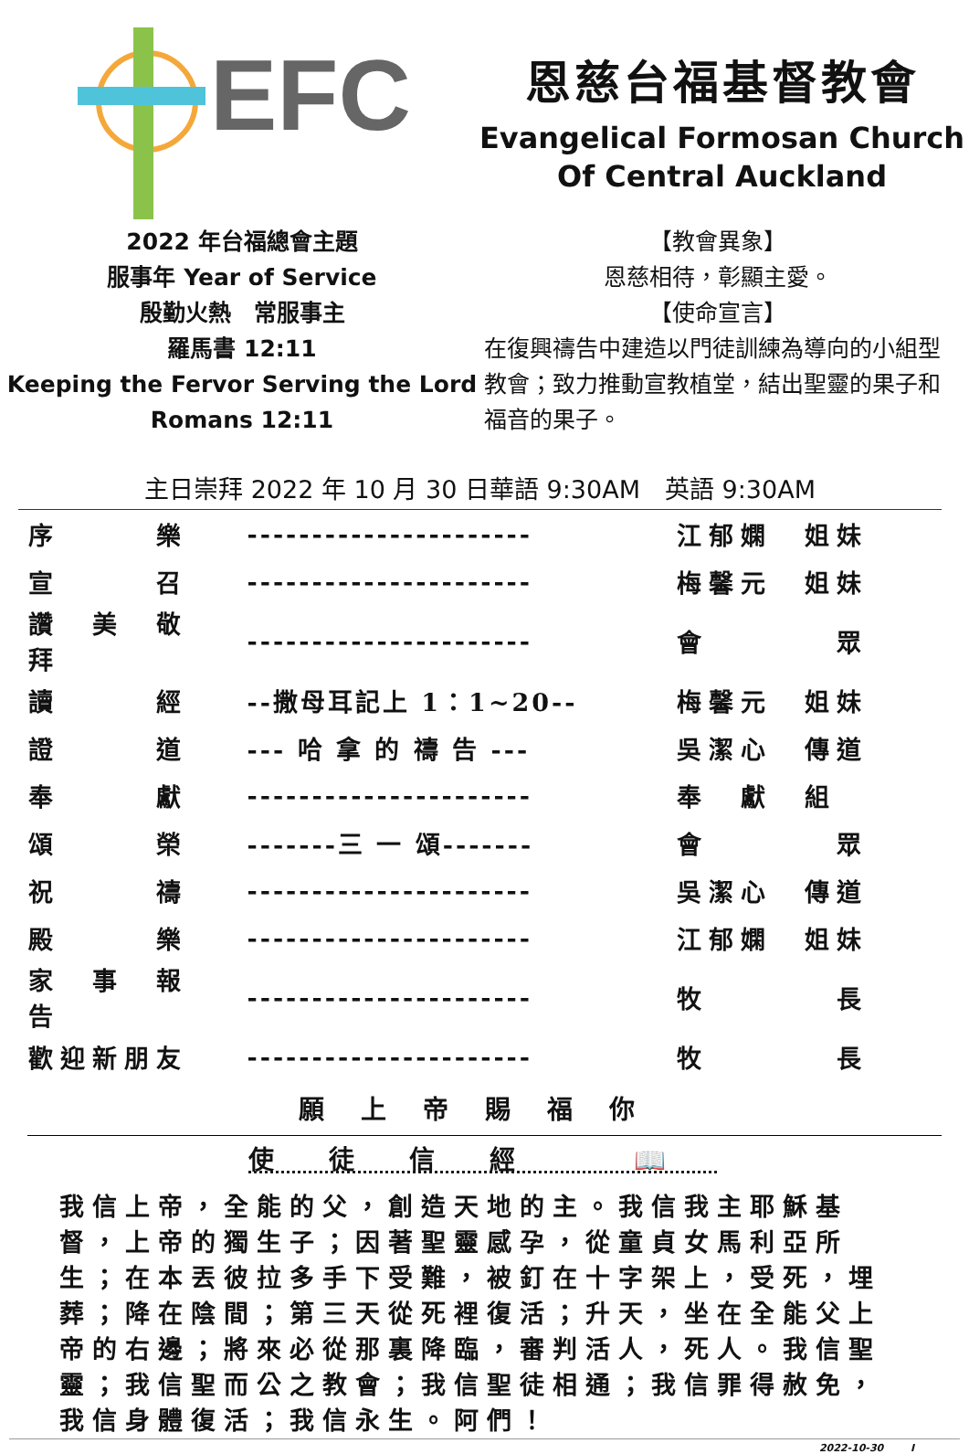EFC
恩慈台福基督教會
Evangelical Formosan Church
Of Central Auckland
2022 年台福總會主題
服事年 Year of Service
殷勤火熱　常服事主
羅馬書 12:11
Keeping the Fervor Serving the Lord
Romans 12:11
【教會異象】
恩慈相待，彰顯主愛。
【使命宣言】
在復興禱告中建造以門徒訓練為導向的小組型教會；致力推動宣教植堂，結出聖靈的果子和福音的果子。
主日崇拜 2022 年 10 月 30 日華語 9:30AM　英語 9:30AM
| 序 樂 | ---------------------- | 江郁嫻 姐妹 |
| 宣 召 | ---------------------- | 梅馨元 姐妹 |
| 讚 美 敬 拜 | ---------------------- | 會 眾 |
| 讀 經 | --撒母耳記上 1：1~20-- | 梅馨元 姐妹 |
| 證 道 | --- 哈 拿 的 禱 告 --- | 吳潔心 傳道 |
| 奉 獻 | ---------------------- | 奉 獻 組 |
| 頌 榮 | -------三 一 頌------- | 會 眾 |
| 祝 禱 | ---------------------- | 吳潔心 傳道 |
| 殿 樂 | ---------------------- | 江郁嫻 姐妹 |
| 家 事 報 告 | ---------------------- | 牧 長 |
| 歡迎新朋友 | ---------------------- | 牧 長 |
願上帝賜福你
使徒信經 📖
我信上帝，全能的父，創造天地的主。我信我主耶穌基督，上帝的獨生子；因著聖靈感孕，從童貞女馬利亞所生；在本丟彼拉多手下受難，被釘在十字架上，受死，埋葬；降在陰間；第三天從死裡復活；升天，坐在全能父上帝的右邊；將來必從那裏降臨，審判活人，死人。我信聖靈；我信聖而公之教會；我信聖徒相通；我信罪得赦免，我信身體復活；我信永生。阿們！
2022-10-30 　　 I